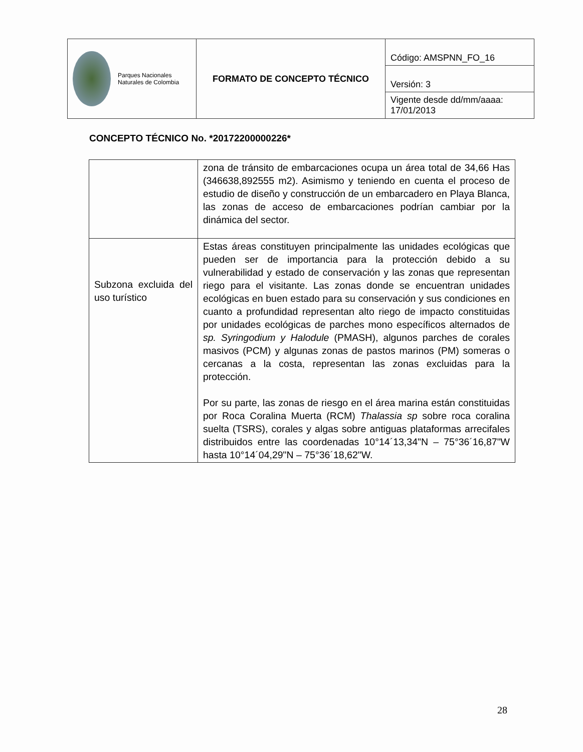| Parques Nacionales Naturales de Colombia | FORMATO DE CONCEPTO TÉCNICO | Código: AMSPNN_FO_16 |
| | | Versión: 3 |
| | | Vigente desde dd/mm/aaaa: 17/01/2013 |
CONCEPTO TÉCNICO No. *20172200000226*
| | zona de tránsito de embarcaciones ocupa un área total de 34,66 Has (346638,892555 m2). Asimismo y teniendo en cuenta el proceso de estudio de diseño y construcción de un embarcadero en Playa Blanca, las zonas de acceso de embarcaciones podrían cambiar por la dinámica del sector. |
| Subzona excluida del uso turístico | Estas áreas constituyen principalmente las unidades ecológicas que pueden ser de importancia para la protección debido a su vulnerabilidad y estado de conservación y las zonas que representan riego para el visitante. Las zonas donde se encuentran unidades ecológicas en buen estado para su conservación y sus condiciones en cuanto a profundidad representan alto riego de impacto constituidas por unidades ecológicas de parches mono específicos alternados de sp. Syringodium y Halodule (PMASH), algunos parches de corales masivos (PCM) y algunas zonas de pastos marinos (PM) someras o cercanas a la costa, representan las zonas excluidas para la protección. Por su parte, las zonas de riesgo en el área marina están constituidas por Roca Coralina Muerta (RCM) Thalassia sp sobre roca coralina suelta (TSRS), corales y algas sobre antiguas plataformas arrecifales distribuidos entre las coordenadas 10°14´13,34"N – 75°36´16,87"W hasta 10°14´04,29"N – 75°36´18,62"W. |
28